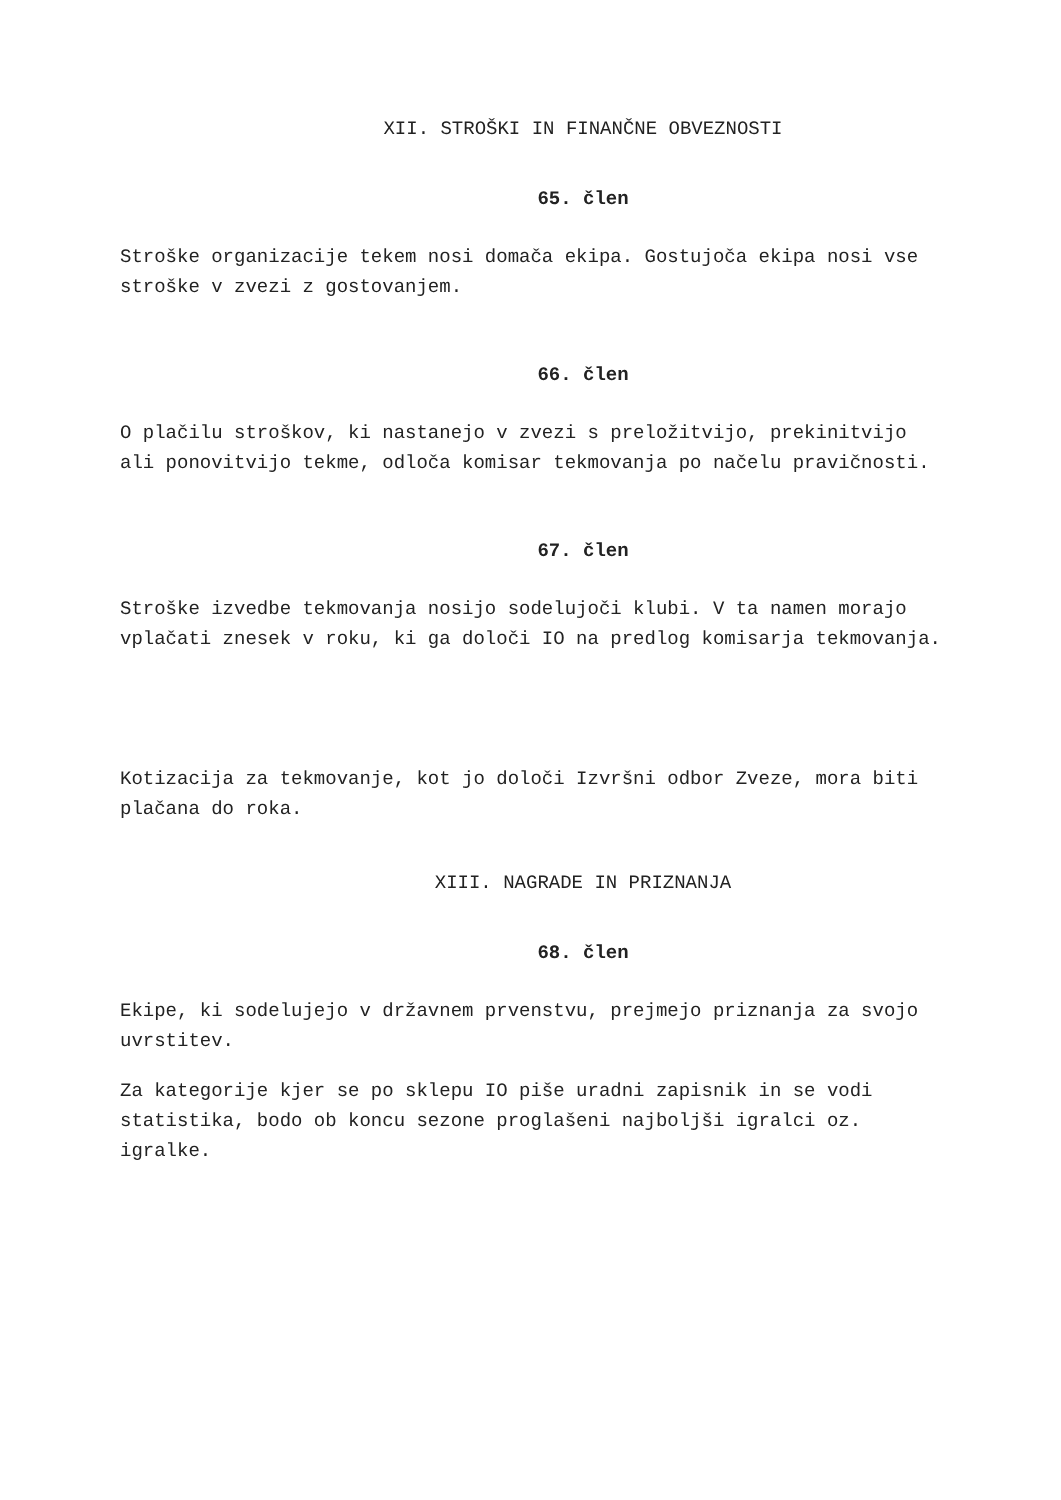XII. STROŠKI IN FINANČNE OBVEZNOSTI
65. člen
Stroške organizacije tekem nosi domača ekipa. Gostujoča ekipa nosi vse stroške v zvezi z gostovanjem.
66. člen
O plačilu stroškov, ki nastanejo v zvezi s preložitvijo, prekinitvijo ali ponovitvijo tekme, odloča komisar tekmovanja po načelu pravičnosti.
67. člen
Stroške izvedbe tekmovanja nosijo sodelujoči klubi. V ta namen morajo vplačati znesek v roku, ki ga določi IO na predlog komisarja tekmovanja.
Kotizacija za tekmovanje, kot jo določi Izvršni odbor Zveze, mora biti plačana do roka.
XIII. NAGRADE IN PRIZNANJA
68. člen
Ekipe, ki sodelujejo v državnem prvenstvu, prejmejo priznanja za svojo uvrstitev.
Za kategorije kjer se po sklepu IO piše uradni zapisnik in se vodi statistika, bodo ob koncu sezone proglašeni najboljši igralci oz. igralke.